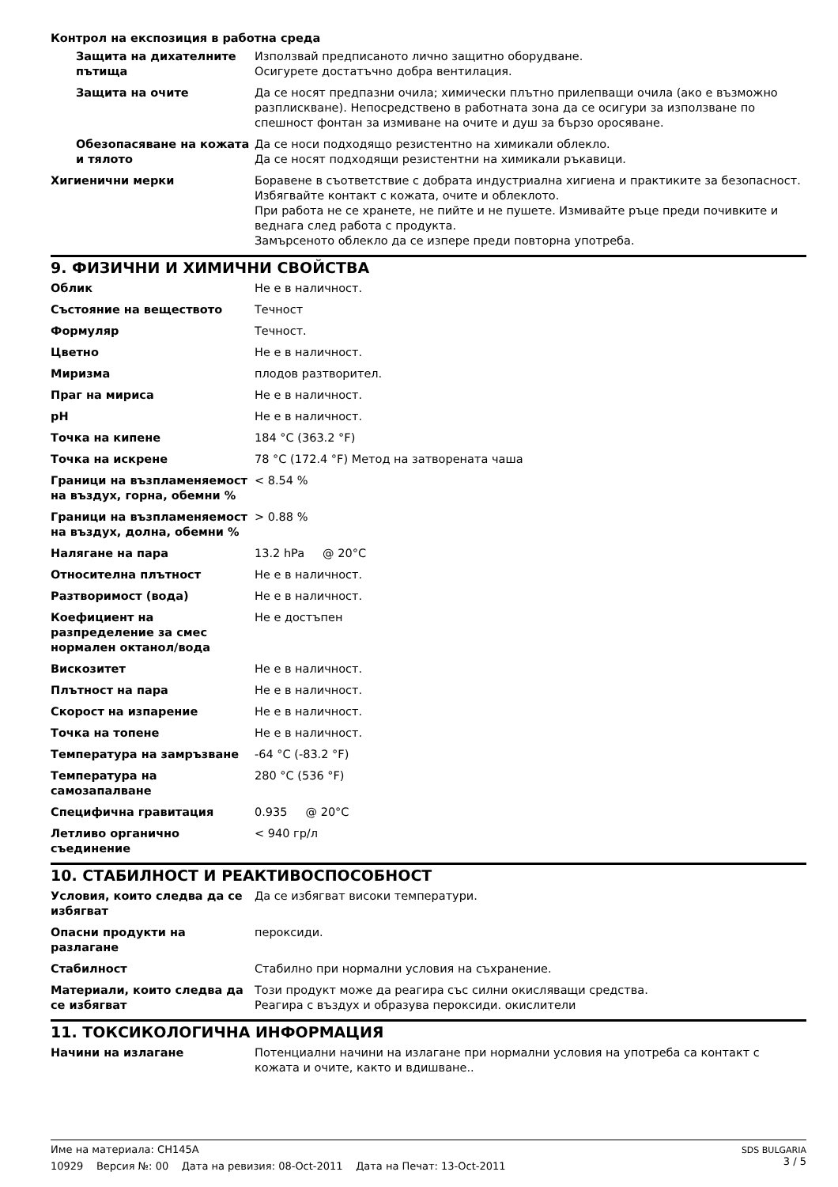Контрол на експозиция в работна среда
| Защита на дихателните пътища | Използвай предписаното лично защитно оборудване. Осигурете достатъчно добра вентилация. |
| Защита на очите | Да се носят предпазни очила; химически плътно прилепващи очила (ако е възможно разплискване). Непосредствено в работната зона да се осигури за използване по спешност фонтан за измиване на очите и душ за бързо оросяване. |
| Обезопасяване на кожата и тялото | Да се носи подходящо резистентно на химикали облекло. Да се носят подходящи резистентни на химикали ръкавици. |
| Хигиенични мерки | Боравене в съответствие с добрата индустриална хигиена и практиките за безопасност. Избягвайте контакт с кожата, очите и облеклото. При работа не се хранете, не пийте и не пушете. Измивайте ръце преди почивките и веднага след работа с продукта. Замърсеното облекло да се изпере преди повторна употреба. |
9. ФИЗИЧНИ И ХИМИЧНИ СВОЙСТВА
| Облик | Не е в наличност. |
| Състояние на веществото | Течност |
| Формуляр | Течност. |
| Цветно | Не е в наличност. |
| Миризма | плодов разтворител. |
| Праг на мириса | Не е в наличност. |
| pH | Не е в наличност. |
| Точка на кипене | 184 °C (363.2 °F) |
| Точка на искрене | 78 °C (172.4 °F) Метод на затворената чаша |
| Граници на възпламеняемост на въздух, горна, обемни % | < 8.54 % |
| Граници на възпламеняемост на въздух, долна, обемни % | > 0.88 % |
| Налягане на пара | 13.2 hPa @ 20°C |
| Относителна плътност | Не е в наличност. |
| Разтворимост (вода) | Не е в наличност. |
| Коефициент на разпределение за смес нормален октанол/вода | Не е достъпен |
| Вискозитет | Не е в наличност. |
| Плътност на пара | Не е в наличност. |
| Скорост на изпарение | Не е в наличност. |
| Точка на топене | Не е в наличност. |
| Температура на замръзване | -64 °C (-83.2 °F) |
| Температура на самозапалване | 280 °C (536 °F) |
| Специфична гравитация | 0.935 @ 20°C |
| Летливо органично съединение | < 940 гр/л |
10. СТАБИЛНОСТ И РЕАКТИВОСПОСОБНОСТ
| Условия, които следва да се избягват | Да се избягват високи температури. |
| Опасни продукти на разлагане | пероксиди. |
| Стабилност | Стабилно при нормални условия на съхранение. |
| Материали, които следва да се избягват | Този продукт може да реагира със силни окисляващи средства. Реагира с въздух и образува пероксиди. окислители |
11. ТОКСИКОЛОГИЧНА ИНФОРМАЦИЯ
| Начини на излагане | Потенциални начини на излагане при нормални условия на употреба са контакт с кожата и очите, както и вдишване.. |
SDS BULGARIA
3 / 5
Име на материала: CH145A
10929 Версия №: 00 Дата на ревизия: 08-Oct-2011 Дата на Печат: 13-Oct-2011